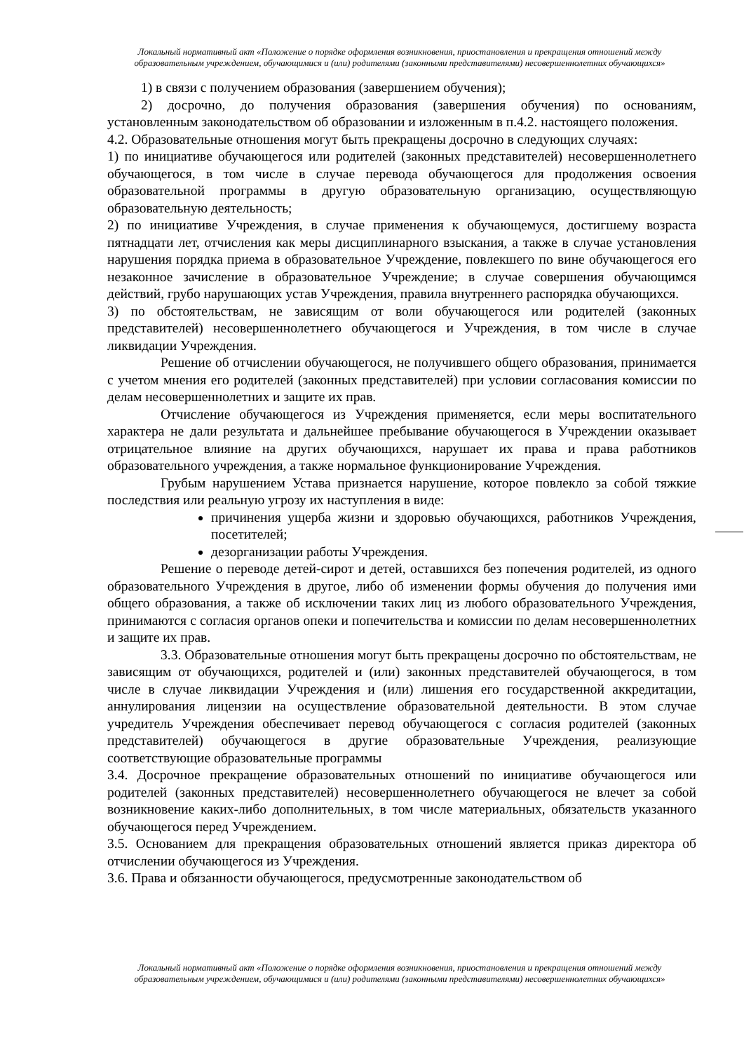Локальный нормативный акт «Положение о порядке оформления возникновения, приостановления и прекращения отношений между образовательным учреждением, обучающимися и (или) родителями (законными представителями) несовершеннолетних обучающихся»
1) в связи с получением образования (завершением обучения);
2) досрочно, до получения образования (завершения обучения) по основаниям, установленным законодательством об образовании и изложенным в п.4.2. настоящего положения.
4.2. Образовательные отношения могут быть прекращены досрочно в следующих случаях:
1) по инициативе обучающегося или родителей (законных представителей) несовершеннолетнего обучающегося, в том числе в случае перевода обучающегося для продолжения освоения образовательной программы в другую образовательную организацию, осуществляющую образовательную деятельность;
2) по инициативе Учреждения, в случае применения к обучающемуся, достигшему возраста пятнадцати лет, отчисления как меры дисциплинарного взыскания, а также в случае установления нарушения порядка приема в образовательное Учреждение, повлекшего по вине обучающегося его незаконное зачисление в образовательное Учреждение; в случае совершения обучающимся действий, грубо нарушающих устав Учреждения, правила внутреннего распорядка обучающихся.
3) по обстоятельствам, не зависящим от воли обучающегося или родителей (законных представителей) несовершеннолетнего обучающегося и Учреждения, в том числе в случае ликвидации Учреждения.
Решение об отчислении обучающегося, не получившего общего образования, принимается с учетом мнения его родителей (законных представителей) при условии согласования комиссии по делам несовершеннолетних и защите их прав.
Отчисление обучающегося из Учреждения применяется, если меры воспитательного характера не дали результата и дальнейшее пребывание обучающегося в Учреждении оказывает отрицательное влияние на других обучающихся, нарушает их права и права работников образовательного учреждения, а также нормальное функционирование Учреждения.
Грубым нарушением Устава признается нарушение, которое повлекло за собой тяжкие последствия или реальную угрозу их наступления в виде:
причинения ущерба жизни и здоровью обучающихся, работников Учреждения, посетителей;
дезорганизации работы Учреждения.
Решение о переводе детей-сирот и детей, оставшихся без попечения родителей, из одного образовательного Учреждения в другое, либо об изменении формы обучения до получения ими общего образования, а также об исключении таких лиц из любого образовательного Учреждения, принимаются с согласия органов опеки и попечительства и комиссии по делам несовершеннолетних и защите их прав.
3.3. Образовательные отношения могут быть прекращены досрочно по обстоятельствам, не зависящим от обучающихся, родителей и (или) законных представителей обучающегося, в том числе в случае ликвидации Учреждения и (или) лишения его государственной аккредитации, аннулирования лицензии на осуществление образовательной деятельности. В этом случае учредитель Учреждения обеспечивает перевод обучающегося с согласия родителей (законных представителей) обучающегося в другие образовательные Учреждения, реализующие соответствующие образовательные программы
3.4. Досрочное прекращение образовательных отношений по инициативе обучающегося или родителей (законных представителей) несовершеннолетнего обучающегося не влечет за собой возникновение каких-либо дополнительных, в том числе материальных, обязательств указанного обучающегося перед Учреждением.
3.5. Основанием для прекращения образовательных отношений является приказ директора об отчислении обучающегося из Учреждения.
3.6. Права и обязанности обучающегося, предусмотренные законодательством об
Локальный нормативный акт «Положение о порядке оформления возникновения, приостановления и прекращения отношений между образовательным учреждением, обучающимися и (или) родителями (законными представителями) несовершеннолетних обучающихся»